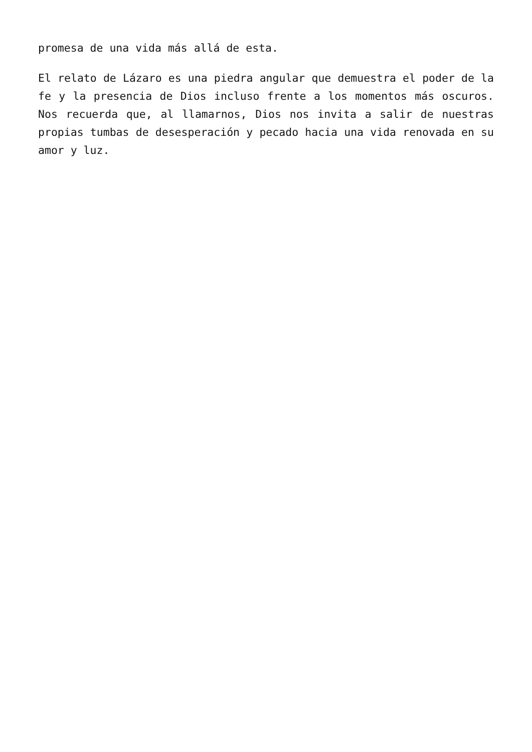promesa de una vida más allá de esta.
El relato de Lázaro es una piedra angular que demuestra el poder de la fe y la presencia de Dios incluso frente a los momentos más oscuros. Nos recuerda que, al llamarnos, Dios nos invita a salir de nuestras propias tumbas de desesperación y pecado hacia una vida renovada en su amor y luz.